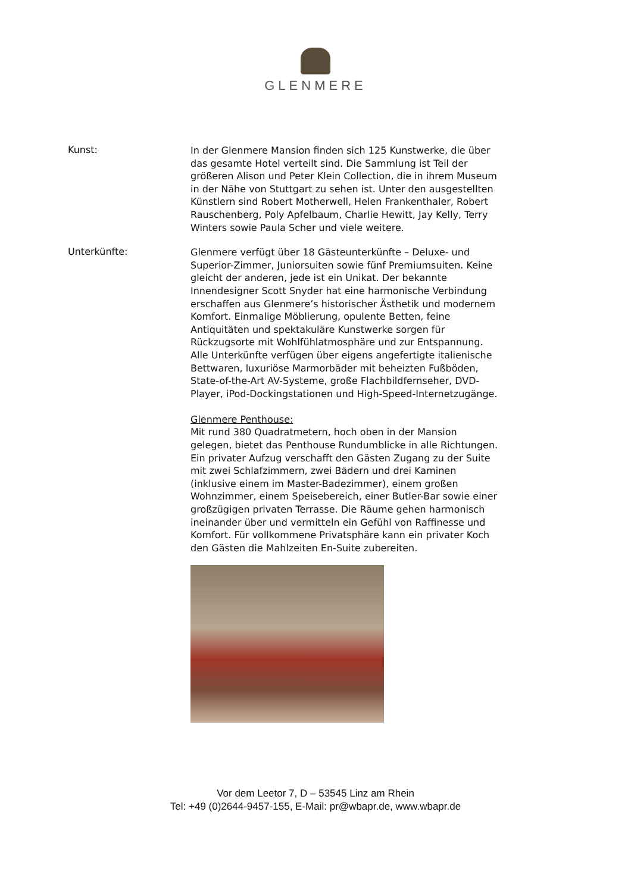GLENMERE
Kunst:
In der Glenmere Mansion finden sich 125 Kunstwerke, die über das gesamte Hotel verteilt sind. Die Sammlung ist Teil der größeren Alison und Peter Klein Collection, die in ihrem Museum in der Nähe von Stuttgart zu sehen ist. Unter den ausgestellten Künstlern sind Robert Motherwell, Helen Frankenthaler, Robert Rauschenberg, Poly Apfelbaum, Charlie Hewitt, Jay Kelly, Terry Winters sowie Paula Scher und viele weitere.
Unterkünfte:
Glenmere verfügt über 18 Gästeunterkünfte – Deluxe- und Superior-Zimmer, Juniorsuiten sowie fünf Premiumsuiten. Keine gleicht der anderen, jede ist ein Unikat. Der bekannte Innendesigner Scott Snyder hat eine harmonische Verbindung erschaffen aus Glenmere’s historischer Ästhetik und modernem Komfort. Einmalige Möblierung, opulente Betten, feine Antiquitäten und spektakuläre Kunstwerke sorgen für Rückzugsorte mit Wohlfühlatmosphäre und zur Entspannung. Alle Unterkünfte verfügen über eigens angefertigte italienische Bettwaren, luxuriöse Marmorbäder mit beheizten Fußböden, State-of-the-Art AV-Systeme, große Flachbildfernseher, DVD-Player, iPod-Dockingstationen und High-Speed-Internetzugänge.
Glenmere Penthouse:
Mit rund 380 Quadratmetern, hoch oben in der Mansion gelegen, bietet das Penthouse Rundumblicke in alle Richtungen. Ein privater Aufzug verschafft den Gästen Zugang zu der Suite mit zwei Schlafzimmern, zwei Bädern und drei Kaminen (inklusive einem im Master-Badezimmer), einem großen Wohnzimmer, einem Speisebereich, einer Butler-Bar sowie einer großzügigen privaten Terrasse. Die Räume gehen harmonisch ineinander über und vermitteln ein Gefühl von Raffinesse und Komfort. Für vollkommene Privatsphäre kann ein privater Koch den Gästen die Mahlzeiten En-Suite zubereiten.
Vor dem Leetor 7, D – 53545 Linz am Rhein
Tel: +49 (0)2644-9457-155, E-Mail: pr@wbapr.de, www.wbapr.de